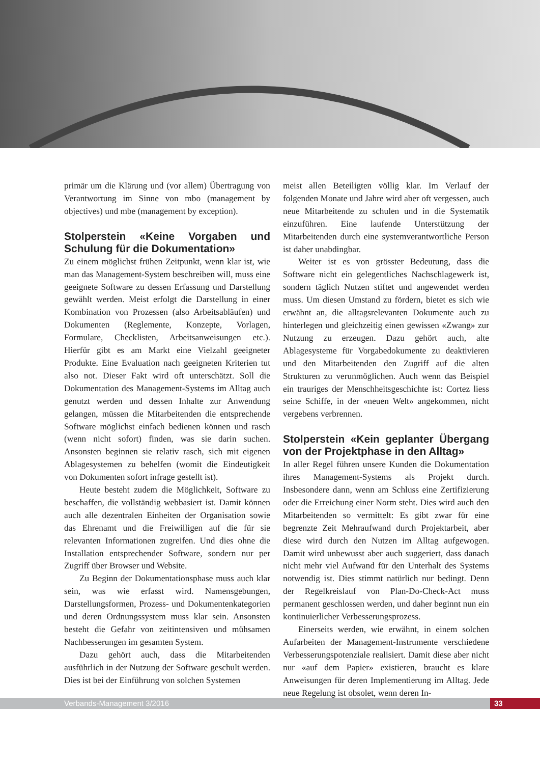primär um die Klärung und (vor allem) Übertragung von Verantwortung im Sinne von mbo (management by objectives) und mbe (management by exception).
Stolperstein «Keine Vorgaben und Schulung für die Dokumentation»
Zu einem möglichst frühen Zeitpunkt, wenn klar ist, wie man das Management-System beschreiben will, muss eine geeignete Software zu dessen Erfassung und Darstellung gewählt werden. Meist erfolgt die Darstellung in einer Kombination von Prozessen (also Arbeitsabläufen) und Dokumenten (Reglemente, Konzepte, Vorlagen, Formulare, Checklisten, Arbeitsanweisungen etc.). Hierfür gibt es am Markt eine Vielzahl geeigneter Produkte. Eine Evaluation nach geeigneten Kriterien tut also not. Dieser Fakt wird oft unterschätzt. Soll die Dokumentation des Management-Systems im Alltag auch genutzt werden und dessen Inhalte zur Anwendung gelangen, müssen die Mitarbeitenden die entsprechende Software möglichst einfach bedienen können und rasch (wenn nicht sofort) finden, was sie darin suchen. Ansonsten beginnen sie relativ rasch, sich mit eigenen Ablagesystemen zu behelfen (womit die Eindeutigkeit von Dokumenten sofort infrage gestellt ist).
Heute besteht zudem die Möglichkeit, Software zu beschaffen, die vollständig webbasiert ist. Damit können auch alle dezentralen Einheiten der Organisation sowie das Ehrenamt und die Freiwilligen auf die für sie relevanten Informationen zugreifen. Und dies ohne die Installation entsprechender Software, sondern nur per Zugriff über Browser und Website.
Zu Beginn der Dokumentationsphase muss auch klar sein, was wie erfasst wird. Namensgebungen, Darstellungsformen, Prozess- und Dokumentenkategorien und deren Ordnungssystem muss klar sein. Ansonsten besteht die Gefahr von zeitintensiven und mühsamen Nachbesserungen im gesamten System.
Dazu gehört auch, dass die Mitarbeitenden ausführlich in der Nutzung der Software geschult werden. Dies ist bei der Einführung von solchen Systemen
meist allen Beteiligten völlig klar. Im Verlauf der folgenden Monate und Jahre wird aber oft vergessen, auch neue Mitarbeitende zu schulen und in die Systematik einzuführen. Eine laufende Unterstützung der Mitarbeitenden durch eine systemverantwortliche Person ist daher unabdingbar.
Weiter ist es von grösster Bedeutung, dass die Software nicht ein gelegentliches Nachschlagewerk ist, sondern täglich Nutzen stiftet und angewendet werden muss. Um diesen Umstand zu fördern, bietet es sich wie erwähnt an, die alltagsrelevanten Dokumente auch zu hinterlegen und gleichzeitig einen gewissen «Zwang» zur Nutzung zu erzeugen. Dazu gehört auch, alte Ablagesysteme für Vorgabedokumente zu deaktivieren und den Mitarbeitenden den Zugriff auf die alten Strukturen zu verunmöglichen. Auch wenn das Beispiel ein trauriges der Menschheitsgeschichte ist: Cortez liess seine Schiffe, in der «neuen Welt» angekommen, nicht vergebens verbrennen.
Stolperstein «Kein geplanter Übergang von der Projektphase in den Alltag»
In aller Regel führen unsere Kunden die Dokumentation ihres Management-Systems als Projekt durch. Insbesondere dann, wenn am Schluss eine Zertifizierung oder die Erreichung einer Norm steht. Dies wird auch den Mitarbeitenden so vermittelt: Es gibt zwar für eine begrenzte Zeit Mehraufwand durch Projektarbeit, aber diese wird durch den Nutzen im Alltag aufgewogen. Damit wird unbewusst aber auch suggeriert, dass danach nicht mehr viel Aufwand für den Unterhalt des Systems notwendig ist. Dies stimmt natürlich nur bedingt. Denn der Regelkreislauf von Plan-Do-Check-Act muss permanent geschlossen werden, und daher beginnt nun ein kontinuierlicher Verbesserungsprozess.
Einerseits werden, wie erwähnt, in einem solchen Aufarbeiten der Management-Instrumente verschiedene Verbesserungspotenziale realisiert. Damit diese aber nicht nur «auf dem Papier» existieren, braucht es klare Anweisungen für deren Implementierung im Alltag. Jede neue Regelung ist obsolet, wenn deren In-
Verbands-Management 3/2016 33